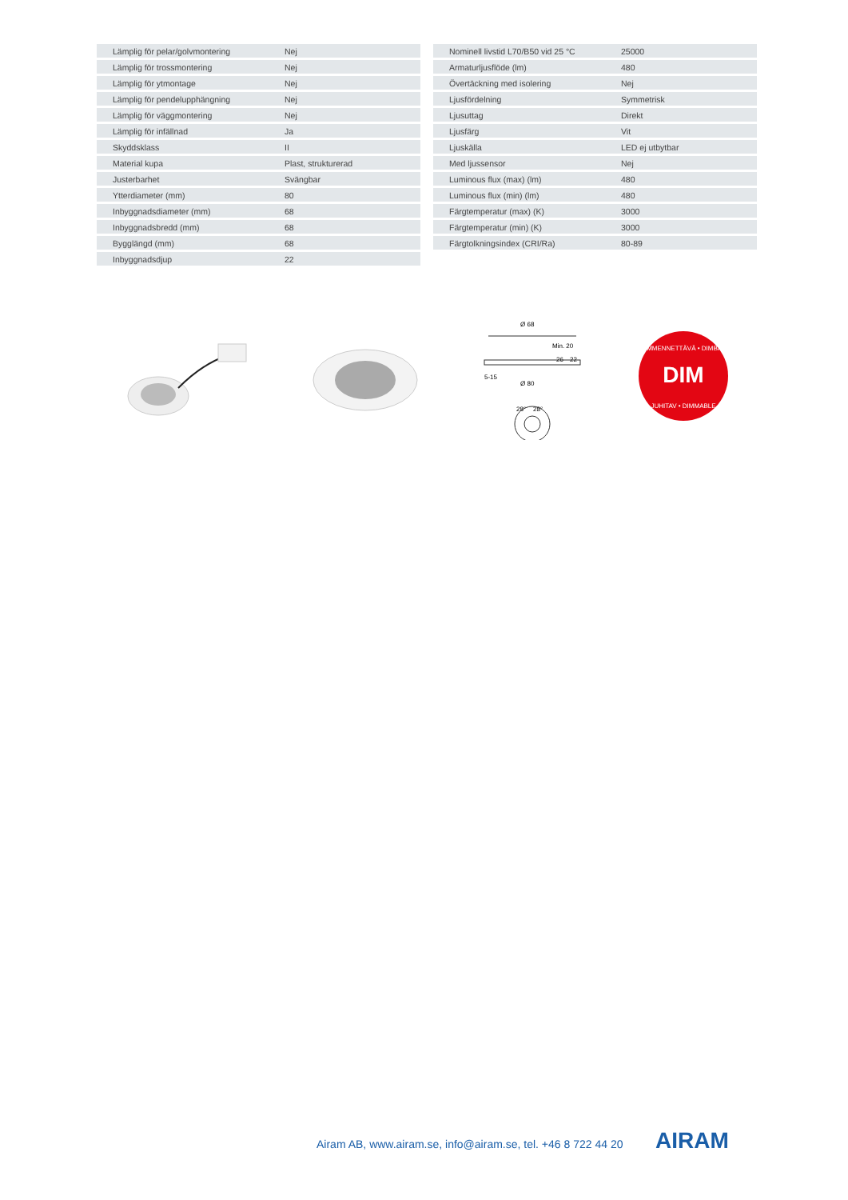| Lämplig för pelar/golvmontering | Nej |
| Lämplig för trossmontering | Nej |
| Lämplig för ytmontage | Nej |
| Lämplig för pendelupphängning | Nej |
| Lämplig för väggmontering | Nej |
| Lämplig för infällnad | Ja |
| Skyddsklass | II |
| Material kupa | Plast, strukturerad |
| Justerbarhet | Svängbar |
| Ytterdiameter (mm) | 80 |
| Inbyggnadsdiameter (mm) | 68 |
| Inbyggnadsbredd (mm) | 68 |
| Bygglängd (mm) | 68 |
| Inbyggnadsdjup | 22 |
| Nominell livstid L70/B50 vid 25 °C | 25000 |
| Armaturljusflöde (lm) | 480 |
| Övertäckning med isolering | Nej |
| Ljusfördelning | Symmetrisk |
| Ljusuttag | Direkt |
| Ljusfärg | Vit |
| Ljuskälla | LED ej utbytbar |
| Med ljussensor | Nej |
| Luminous flux (max) (lm) | 480 |
| Luminous flux (min) (lm) | 480 |
| Färgtemperatur (max) (K) | 3000 |
| Färgtemperatur (min) (K) | 3000 |
| Färgtolkningsindex (CRI/Ra) | 80-89 |
Ø 68
Min. 20
26
22
5-15
Ø 80
28°
28°
DIM
HIMMENNETTÄVÄ • DIMBAR
JUHITAV • DIMMABLE
Airam AB, www.airam.se, info@airam.se, tel. +46 8 722 44 20
AIRAM